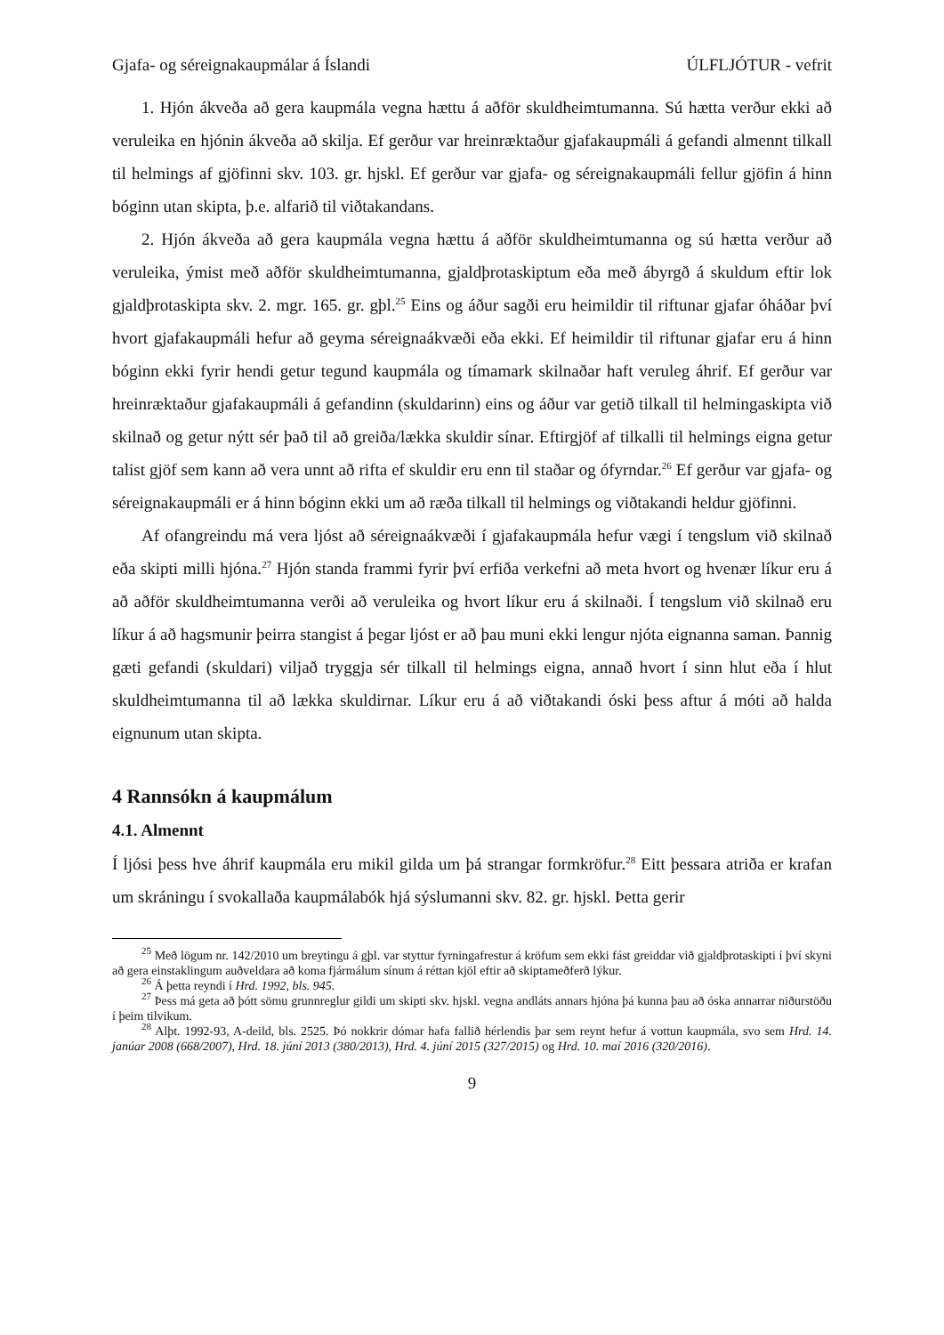Gjafa- og séreignakaupmálar á Íslandi ÚLFLJÓTUR - vefrit
1. Hjón ákveða að gera kaupmála vegna hættu á aðför skuldheimtumanna. Sú hætta verður ekki að veruleika en hjónin ákveða að skilja. Ef gerður var hreinræktaður gjafakaupmáli á gefandi almennt tilkall til helmings af gjöfinni skv. 103. gr. hjskl. Ef gerður var gjafa- og séreignakaupmáli fellur gjöfin á hinn bóginn utan skipta, þ.e. alfarið til viðtakandans.
2. Hjón ákveða að gera kaupmála vegna hættu á aðför skuldheimtumanna og sú hætta verður að veruleika, ýmist með aðför skuldheimtumanna, gjaldþrotaskiptum eða með ábyrgð á skuldum eftir lok gjaldþrotaskipta skv. 2. mgr. 165. gr. gþl.<sup>25</sup> Eins og áður sagði eru heimildir til riftunar gjafar óháðar því hvort gjafakaupmáli hefur að geyma séreignaákvæði eða ekki. Ef heimildir til riftunar gjafar eru á hinn bóginn ekki fyrir hendi getur tegund kaupmála og tímamark skilnaðar haft veruleg áhrif. Ef gerður var hreinræktaður gjafakaupmáli á gefandinn (skuldarinn) eins og áður var getið tilkall til helmingaskipta við skilnað og getur nýtt sér það til að greiða/lækka skuldir sínar. Eftirgjöf af tilkalli til helmings eigna getur talist gjöf sem kann að vera unnt að rifta ef skuldir eru enn til staðar og ófyrndar.<sup>26</sup> Ef gerður var gjafa- og séreignakaupmáli er á hinn bóginn ekki um að ræða tilkall til helmings og viðtakandi heldur gjöfinni.
Af ofangreindu má vera ljóst að séreignaákvæði í gjafakaupmála hefur vægi í tengslum við skilnað eða skipti milli hjóna.<sup>27</sup> Hjón standa frammi fyrir því erfiða verkefni að meta hvort og hvenær líkur eru á að aðför skuldheimtumanna verði að veruleika og hvort líkur eru á skilnaði. Í tengslum við skilnað eru líkur á að hagsmunir þeirra stangist á þegar ljóst er að þau muni ekki lengur njóta eignanna saman. Þannig gæti gefandi (skuldari) viljað tryggja sér tilkall til helmings eigna, annað hvort í sinn hlut eða í hlut skuldheimtumanna til að lækka skuldirnar. Líkur eru á að viðtakandi óski þess aftur á móti að halda eignunum utan skipta.
4 Rannsókn á kaupmálum
4.1. Almennt
Í ljósi þess hve áhrif kaupmála eru mikil gilda um þá strangar formkröfur.<sup>28</sup> Eitt þessara atriða er krafan um skráningu í svokallaða kaupmálabók hjá sýslumanni skv. 82. gr. hjskl. Þetta gerir
<sup>25</sup> Með lögum nr. 142/2010 um breytingu á gþl. var styttur fyrningafrestur á kröfum sem ekki fást greiddar við gjaldþrotaskipti í því skyni að gera einstaklingum auðveldara að koma fjármálum sínum á réttan kjöl eftir að skiptameðferð lýkur.
<sup>26</sup> Á þetta reyndi í Hrd. 1992, bls. 945.
<sup>27</sup> Þess má geta að þótt sömu grunnreglur gildi um skipti skv. hjskl. vegna andláts annars hjóna þá kunna þau að óska annarrar niðurstöðu í þeim tilvikum.
<sup>28</sup> Alþt. 1992-93, A-deild, bls. 2525. Þó nokkrir dómar hafa fallið hérlendis þar sem reynt hefur á vottun kaupmála, svo sem Hrd. 14. janúar 2008 (668/2007), Hrd. 18. júní 2013 (380/2013), Hrd. 4. júní 2015 (327/2015) og Hrd. 10. maí 2016 (320/2016).
9